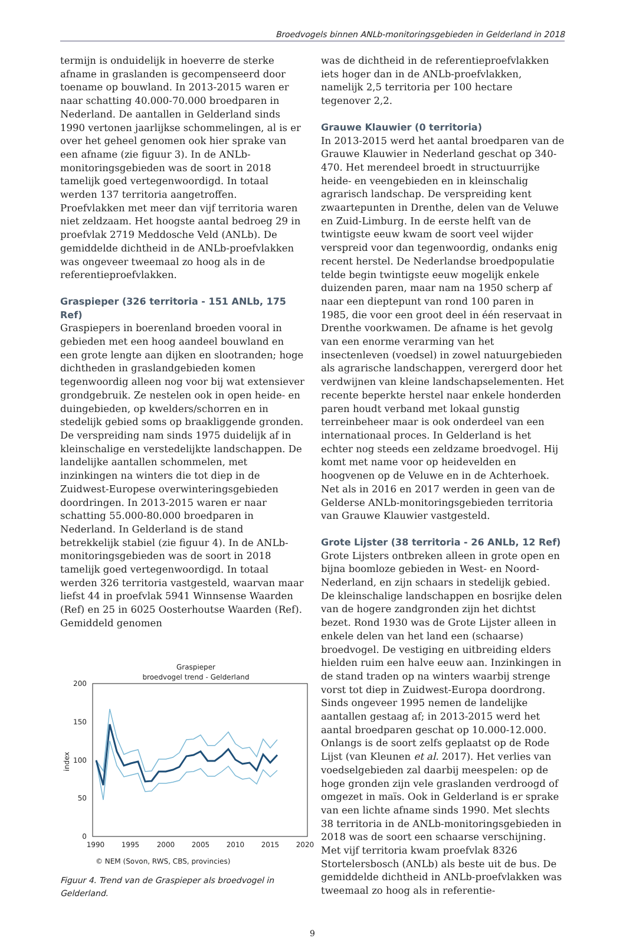Broedvogels binnen ANLb-monitoringsgebieden in Gelderland in 2018
termijn is onduidelijk in hoeverre de sterke afname in graslanden is gecompenseerd door toename op bouwland. In 2013-2015 waren er naar schatting 40.000-70.000 broedparen in Nederland. De aantallen in Gelderland sinds 1990 vertonen jaarlijkse schommelingen, al is er over het geheel genomen ook hier sprake van een afname (zie figuur 3). In de ANLb-monitoringsgebieden was de soort in 2018 tamelijk goed vertegenwoordigd. In totaal werden 137 territoria aangetroffen. Proefvlakken met meer dan vijf territoria waren niet zeldzaam. Het hoogste aantal bedroeg 29 in proefvlak 2719 Meddosche Veld (ANLb). De gemiddelde dichtheid in de ANLb-proefvlakken was ongeveer tweemaal zo hoog als in de referentieproefvlakken.
Graspieper (326 territoria - 151 ANLb, 175 Ref)
Graspiepers in boerenland broeden vooral in gebieden met een hoog aandeel bouwland en een grote lengte aan dijken en slootranden; hoge dichtheden in graslandgebieden komen tegenwoordig alleen nog voor bij wat extensiever grondgebruik. Ze nestelen ook in open heide- en duingebieden, op kwelders/schorren en in stedelijk gebied soms op braakliggende gronden. De verspreiding nam sinds 1975 duidelijk af in kleinschalige en verstedelijkte landschappen. De landelijke aantallen schommelen, met inzinkingen na winters die tot diep in de Zuidwest-Europese overwinteringsgebieden doordringen. In 2013-2015 waren er naar schatting 55.000-80.000 broedparen in Nederland. In Gelderland is de stand betrekkelijk stabiel (zie figuur 4). In de ANLb-monitoringsgebieden was de soort in 2018 tamelijk goed vertegenwoordigd. In totaal werden 326 territoria vastgesteld, waarvan maar liefst 44 in proefvlak 5941 Winnsense Waarden (Ref) en 25 in 6025 Oosterhoutse Waarden (Ref). Gemiddeld genomen
Graspieper
broedvogel trend - Gelderland
200
150
100
50
0
index
1990
1995
2000
2005
2010
2015
2020
© NEM (Sovon, RWS, CBS, provincies)
Figuur 4. Trend van de Graspieper als broedvogel in Gelderland.
was de dichtheid in de referentieproefvlakken iets hoger dan in de ANLb-proefvlakken, namelijk 2,5 territoria per 100 hectare tegenover 2,2.
Grauwe Klauwier (0 territoria)
In 2013-2015 werd het aantal broedparen van de Grauwe Klauwier in Nederland geschat op 340-470. Het merendeel broedt in structuurrijke heide- en veengebieden en in kleinschalig agrarisch landschap. De verspreiding kent zwaartepunten in Drenthe, delen van de Veluwe en Zuid-Limburg. In de eerste helft van de twintigste eeuw kwam de soort veel wijder verspreid voor dan tegenwoordig, ondanks enig recent herstel. De Nederlandse broedpopulatie telde begin twintigste eeuw mogelijk enkele duizenden paren, maar nam na 1950 scherp af naar een dieptepunt van rond 100 paren in 1985, die voor een groot deel in één reservaat in Drenthe voorkwamen. De afname is het gevolg van een enorme verarming van het insectenleven (voedsel) in zowel natuurgebieden als agrarische landschappen, verergerd door het verdwijnen van kleine landschapselementen. Het recente beperkte herstel naar enkele honderden paren houdt verband met lokaal gunstig terreinbeheer maar is ook onderdeel van een internationaal proces. In Gelderland is het echter nog steeds een zeldzame broedvogel. Hij komt met name voor op heidevelden en hoogvenen op de Veluwe en in de Achterhoek. Net als in 2016 en 2017 werden in geen van de Gelderse ANLb-monitoringsgebieden territoria van Grauwe Klauwier vastgesteld.
Grote Lijster (38 territoria - 26 ANLb, 12 Ref)
Grote Lijsters ontbreken alleen in grote open en bijna boomloze gebieden in West- en Noord-Nederland, en zijn schaars in stedelijk gebied. De kleinschalige landschappen en bosrijke delen van de hogere zandgronden zijn het dichtst bezet. Rond 1930 was de Grote Lijster alleen in enkele delen van het land een (schaarse) broedvogel. De vestiging en uitbreiding elders hielden ruim een halve eeuw aan. Inzinkingen in de stand traden op na winters waarbij strenge vorst tot diep in Zuidwest-Europa doordrong. Sinds ongeveer 1995 nemen de landelijke aantallen gestaag af; in 2013-2015 werd het aantal broedparen geschat op 10.000-12.000. Onlangs is de soort zelfs geplaatst op de Rode Lijst (van Kleunen et al. 2017). Het verlies van voedselgebieden zal daarbij meespelen: op de hoge gronden zijn vele graslanden verdroogd of omgezet in maïs. Ook in Gelderland is er sprake van een lichte afname sinds 1990. Met slechts 38 territoria in de ANLb-monitoringsgebieden in 2018 was de soort een schaarse verschijning. Met vijf territoria kwam proefvlak 8326 Stortelersbosch (ANLb) als beste uit de bus. De gemiddelde dichtheid in ANLb-proefvlakken was tweemaal zo hoog als in referentie-
9